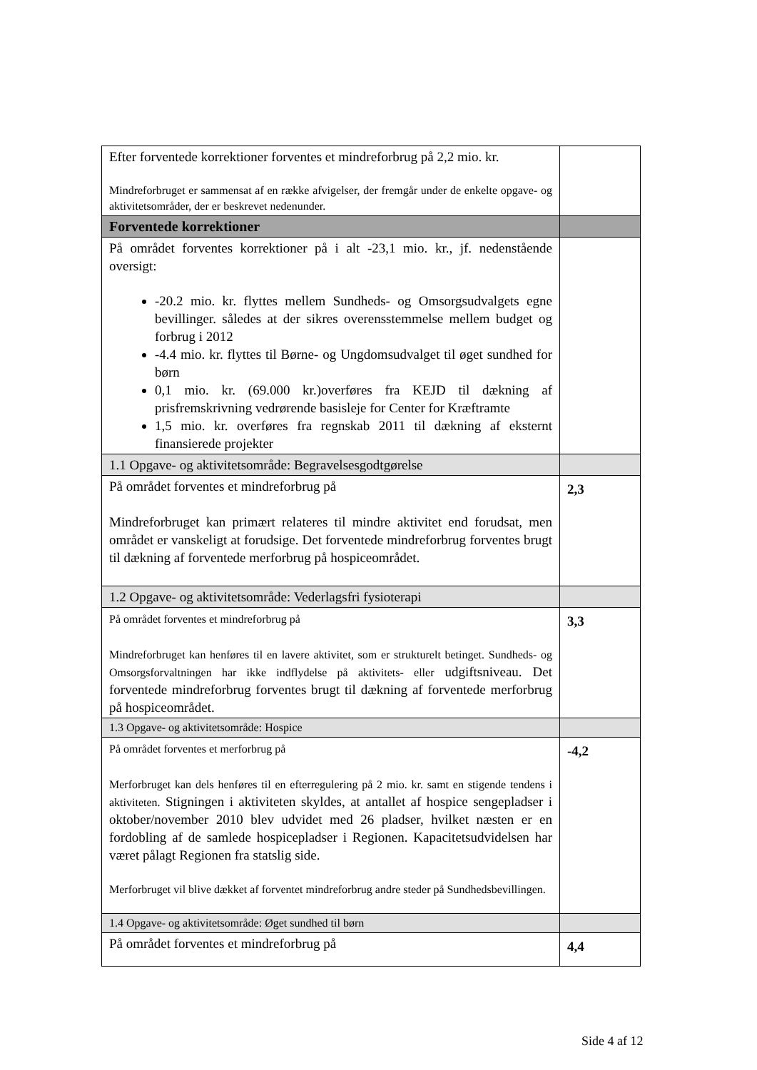| Efter forventede korrektioner forventes et mindreforbrug på 2,2 mio. kr. Mindreforbruget er sammensat af en række afvigelser, der fremgår under de enkelte opgave- og aktivitetsområder, der er beskrevet nedenunder. | |
| Forventede korrektioner | |
| På området forventes korrektioner på i alt -23,1 mio. kr., jf. nedenstående oversigt: -20.2 mio. kr. flyttes mellem Sundheds- og Omsorgsudvalgets egne bevillinger. således at der sikres overensstemmelse mellem budget og forbrug i 2012 -4.4 mio. kr. flyttes til Børne- og Ungdomsudvalget til øget sundhed for børn 0,1 mio. kr. (69.000 kr.)overføres fra KEJD til dækning af prisfremskrivning vedrørende basisleje for Center for Kræftramte 1,5 mio. kr. overføres fra regnskab 2011 til dækning af eksternt finansierede projekter | |
| 1.1 Opgave- og aktivitetsområde: Begravelsesgodtgørelse | |
| På området forventes et mindreforbrug på Mindreforbruget kan primært relateres til mindre aktivitet end forudsat, men området er vanskeligt at forudsige. Det forventede mindreforbrug forventes brugt til dækning af forventede merforbrug på hospiceområdet. | 2,3 |
| 1.2 Opgave- og aktivitetsområde: Vederlagsfri fysioterapi | |
| På området forventes et mindreforbrug på Mindreforbruget kan henføres til en lavere aktivitet, som er strukturelt betinget. Sundheds- og Omsorgsforvaltningen har ikke indflydelse på aktivitets- eller udgiftsniveau. Det forventede mindreforbrug forventes brugt til dækning af forventede merforbrug på hospiceområdet. | 3,3 |
| 1.3 Opgave- og aktivitetsområde: Hospice | |
| På området forventes et merforbrug på Merforbruget kan dels henføres til en efterregulering på 2 mio. kr. samt en stigende tendens i aktiviteten. Stigningen i aktiviteten skyldes, at antallet af hospice sengepladser i oktober/november 2010 blev udvidet med 26 pladser, hvilket næsten er en fordobling af de samlede hospicepladser i Regionen. Kapacitetsudvidelsen har været pålagt Regionen fra statslig side. Merforbruget vil blive dækket af forventet mindreforbrug andre steder på Sundhedsbevillingen. | -4,2 |
| 1.4 Opgave- og aktivitetsområde: Øget sundhed til børn | |
| På området forventes et mindreforbrug på | 4,4 |
Side 4 af 12